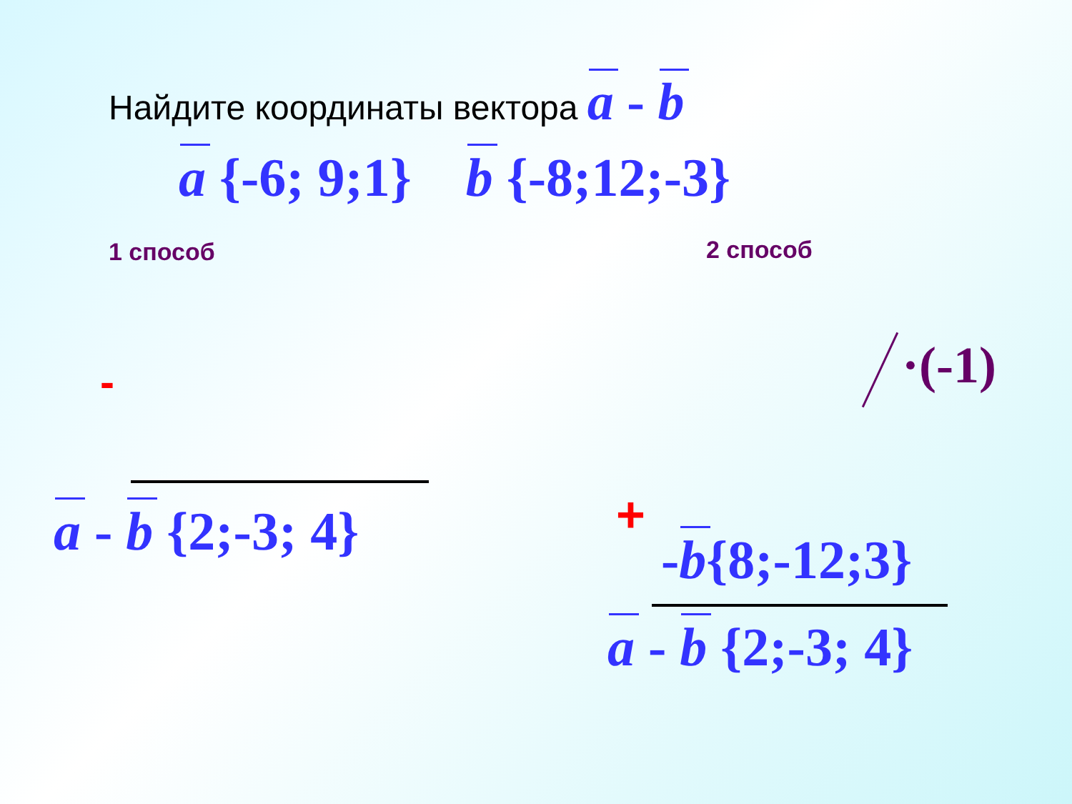Найдите координаты вектора a - b
a {-6; 9;1} b {-8;12;-3}
1 способ 2 способ
- ·(-1)
a - b {2;-3; 4} +
-b{8;-12;3}
a - b {2;-3; 4}